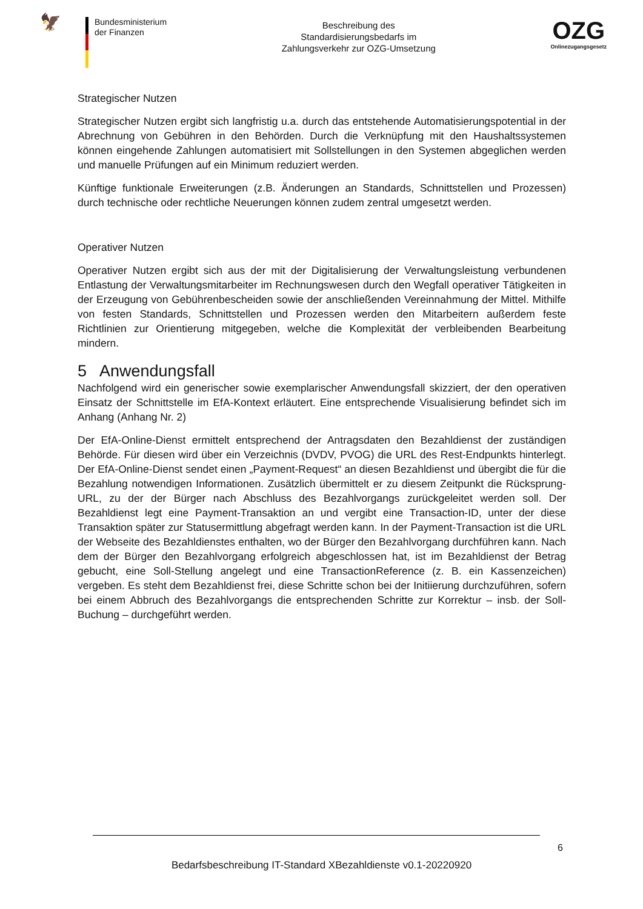🦅
Bundesministerium
der Finanzen
Beschreibung des
Standardisierungsbedarfs im
Zahlungsverkehr zur OZG-Umsetzung
OZG
Onlinezugangsgesetz
Strategischer Nutzen
Strategischer Nutzen ergibt sich langfristig u.a. durch das entstehende Automatisierungspotential in der Abrechnung von Gebühren in den Behörden. Durch die Verknüpfung mit den Haushaltssystemen können eingehende Zahlungen automatisiert mit Sollstellungen in den Systemen abgeglichen werden und manuelle Prüfungen auf ein Minimum reduziert werden.
Künftige funktionale Erweiterungen (z.B. Änderungen an Standards, Schnittstellen und Prozessen) durch technische oder rechtliche Neuerungen können zudem zentral umgesetzt werden.
Operativer Nutzen
Operativer Nutzen ergibt sich aus der mit der Digitalisierung der Verwaltungsleistung verbundenen Entlastung der Verwaltungsmitarbeiter im Rechnungswesen durch den Wegfall operativer Tätigkeiten in der Erzeugung von Gebührenbescheiden sowie der anschließenden Vereinnahmung der Mittel. Mithilfe von festen Standards, Schnittstellen und Prozessen werden den Mitarbeitern außerdem feste Richtlinien zur Orientierung mitgegeben, welche die Komplexität der verbleibenden Bearbeitung mindern.
5 Anwendungsfall
Nachfolgend wird ein generischer sowie exemplarischer Anwendungsfall skizziert, der den operativen Einsatz der Schnittstelle im EfA-Kontext erläutert. Eine entsprechende Visualisierung befindet sich im Anhang (Anhang Nr. 2)
Der EfA-Online-Dienst ermittelt entsprechend der Antragsdaten den Bezahldienst der zuständigen Behörde. Für diesen wird über ein Verzeichnis (DVDV, PVOG) die URL des Rest-Endpunkts hinterlegt. Der EfA-Online-Dienst sendet einen „Payment-Request“ an diesen Bezahldienst und übergibt die für die Bezahlung notwendigen Informationen. Zusätzlich übermittelt er zu diesem Zeitpunkt die Rücksprung-URL, zu der der Bürger nach Abschluss des Bezahlvorgangs zurückgeleitet werden soll. Der Bezahldienst legt eine Payment-Transaktion an und vergibt eine Transaction-ID, unter der diese Transaktion später zur Statusermittlung abgefragt werden kann. In der Payment-Transaction ist die URL der Webseite des Bezahldienstes enthalten, wo der Bürger den Bezahlvorgang durchführen kann. Nach dem der Bürger den Bezahlvorgang erfolgreich abgeschlossen hat, ist im Bezahldienst der Betrag gebucht, eine Soll-Stellung angelegt und eine TransactionReference (z. B. ein Kassenzeichen) vergeben. Es steht dem Bezahldienst frei, diese Schritte schon bei der Initiierung durchzuführen, sofern bei einem Abbruch des Bezahlvorgangs die entsprechenden Schritte zur Korrektur – insb. der Soll-Buchung – durchgeführt werden.
6
Bedarfsbeschreibung IT-Standard XBezahldienste v0.1-20220920